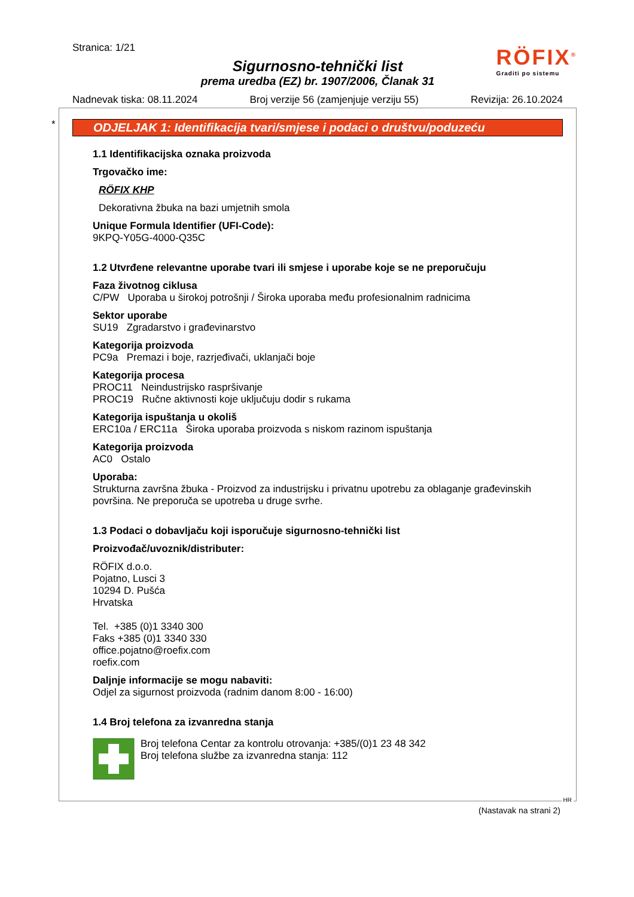Stranica: 1/21
Sigurnosno-tehnički list
prema uredba (EZ) br. 1907/2006, Članak 31
Nadnevak tiska: 08.11.2024 Broj verzije 56 (zamjenjuje verziju 55) Revizija: 26.10.2024
RÖFIX<sup>®</sup>
Graditi po sistemu
*
ODJELJAK 1: Identifikacija tvari/smjese i podaci o društvu/poduzeću
1.1 Identifikacijska oznaka proizvoda
Trgovačko ime:
RÖFIX KHP
Dekorativna žbuka na bazi umjetnih smola
Unique Formula Identifier (UFI-Code):
9KPQ-Y05G-4000-Q35C
1.2 Utvrđene relevantne uporabe tvari ili smjese i uporabe koje se ne preporučuju
Faza životnog ciklusa
C/PW Uporaba u širokoj potrošnji / Široka uporaba među profesionalnim radnicima
Sektor uporabe
SU19 Zgradarstvo i građevinarstvo
Kategorija proizvoda
PC9a Premazi i boje, razrjeđivači, uklanjači boje
Kategorija procesa
PROC11 Neindustrijsko raspršivanje
PROC19 Ručne aktivnosti koje uključuju dodir s rukama
Kategorija ispuštanja u okoliš
ERC10a / ERC11a Široka uporaba proizvoda s niskom razinom ispuštanja
Kategorija proizvoda
AC0 Ostalo
Uporaba:
Strukturna završna žbuka - Proizvod za industrijsku i privatnu upotrebu za oblaganje građevinskih površina. Ne preporuča se upotreba u druge svrhe.
1.3 Podaci o dobavljaču koji isporučuje sigurnosno-tehnički list
Proizvođač/uvoznik/distributer:
RÖFIX d.o.o.
Pojatno, Lusci 3
10294 D. Pušća
Hrvatska
Tel. +385 (0)1 3340 300
Faks +385 (0)1 3340 330
office.pojatno@roefix.com
roefix.com
Daljnje informacije se mogu nabaviti:
Odjel za sigurnost proizvoda (radnim danom 8:00 - 16:00)
1.4 Broj telefona za izvanredna stanja
Broj telefona Centar za kontrolu otrovanja: +385/(0)1 23 48 342
Broj telefona službe za izvanredna stanja: 112
HR
(Nastavak na strani 2)